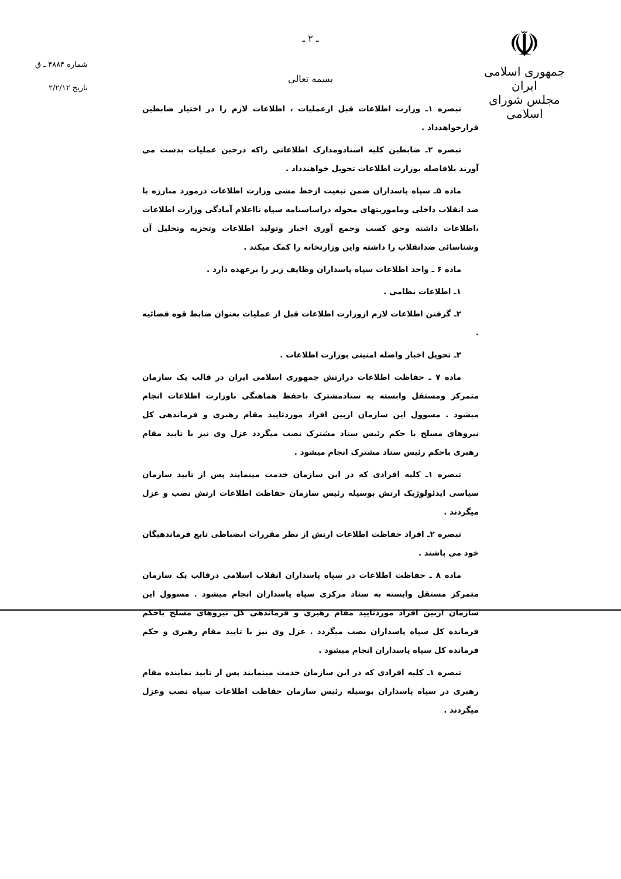☫
جمهوری اسلامی ایران
مجلس شورای اسلامی
شماره ۴۸۸۴ ـ ق
تاریخ ۲/۲/۱۲
ـ ۲ ـ
بسمه تعالی
تبصره ۱ـ وزارت اطلاعات قبل ازعملیات ، اطلاعات لازم را در اختیار ضابطین قرارخواهدداد .
تبصره ۲ـ ضابطین کلیه اسنادومدارک اطلاعاتی راکه درحین عملیات بدست می آورند بلافاصله بوزارت اطلاعات تحویل خواهندداد .
ماده ۵ـ سپاه پاسداران ضمن تبعیت ازخط مشی وزارت اطلاعات درمورد مبارزه با ضد انقلاب داخلی وماموریتهای محوله دراساسنامه سپاه تااعلام آمادگی وزارت اطلاعات ،اطلاعات داشته وحق کسب وجمع آوری اخبار وتولید اطلاعات وتجزیه وتحلیل آن وشناسائی ضدانقلاب را داشته واین وزارتخانه را کمک میکند .
ماده ۶ ـ واحد اطلاعات سپاه پاسداران وظایف زیر را برعهده دارد .
۱ـ اطلاعات نظامی .
۲ـ گرفتن اطلاعات لازم ازوزارت اطلاعات قبل از عملیات بعنوان ضابط قوه قضائیه .
۳ـ تحویل اخبار واصله امنیتی بوزارت اطلاعات .
ماده ۷ ـ حفاظت اطلاعات درارتش جمهوری اسلامی ایران در قالب یک سازمان متمرکز ومستقل وابسته به ستادمشترک باحفظ هماهنگی باوزارت اطلاعات انجام میشود . مسوول این سازمان ازبین افراد موردتایید مقام رهبری و فرماندهی کل نیروهای مسلح با حکم رئیس ستاد مشترک نصب میگردد عزل وی نیز با تایید مقام رهبری باحکم رئیس ستاد مشترک انجام میشود .
تبصره ۱ـ کلیه افرادی که در این سازمان خدمت مینمایند پس از تایید سازمان سیاسی ایدئولوژیک ارتش بوسیله رئیس سازمان حفاظت اطلاعات ارتش نصب و عزل میگردند .
تبصره ۲ـ افراد حفاظت اطلاعات ارتش از نظر مقررات انضباطی تابع فرماندهیگان خود می باشند .
ماده ۸ ـ حفاظت اطلاعات در سپاه پاسداران انقلاب اسلامی درقالب یک سازمان متمرکز مستقل وابسته به ستاد مرکزی سپاه پاسداران انجام میشود . مسوول این سازمان ازبین افراد موردتایید مقام رهبری و فرماندهی کل نیروهای مسلح باحکم فرمانده کل سپاه پاسداران نصب میگردد . عزل وی نیز با تایید مقام رهبری و حکم فرمانده کل سپاه پاسداران انجام میشود .
تبصره ۱ـ کلیه افرادی که در این سازمان خدمت مینمایند پس از تایید نماینده مقام رهبری در سپاه پاسداران بوسیله رئیس سازمان حفاظت اطلاعات سپاه نصب وعزل میگردند .